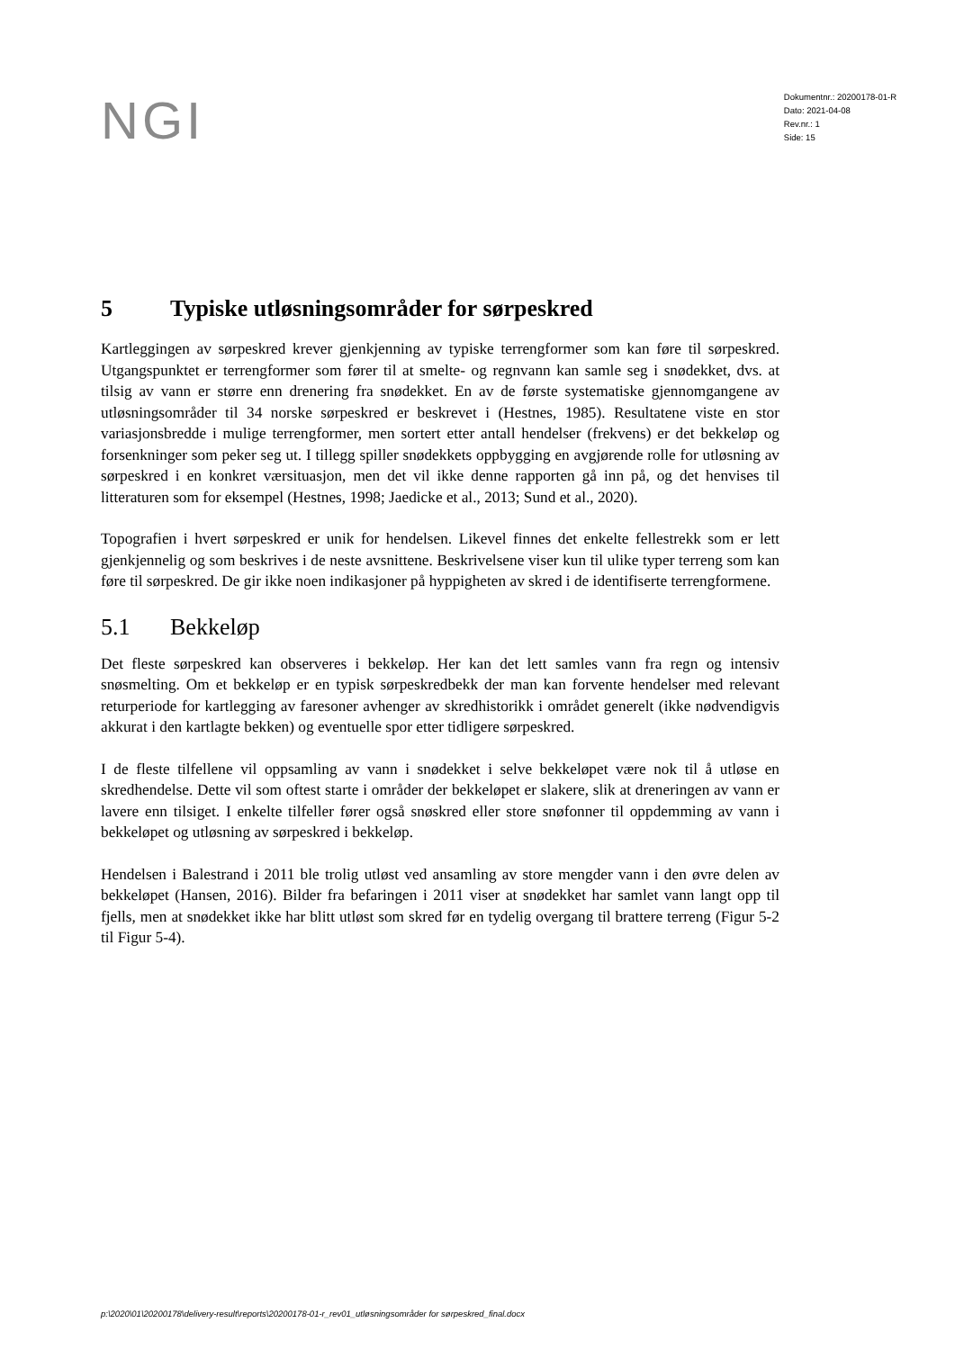NGI
Dokumentnr.: 20200178-01-R
Dato: 2021-04-08
Rev.nr.: 1
Side: 15
5 Typiske utløsningsområder for sørpeskred
Kartleggingen av sørpeskred krever gjenkjenning av typiske terrengformer som kan føre til sørpeskred. Utgangspunktet er terrengformer som fører til at smelte- og regnvann kan samle seg i snødekket, dvs. at tilsig av vann er større enn drenering fra snødekket. En av de første systematiske gjennomgangene av utløsningsområder til 34 norske sørpeskred er beskrevet i (Hestnes, 1985). Resultatene viste en stor variasjonsbredde i mulige terrengformer, men sortert etter antall hendelser (frekvens) er det bekkeløp og forsenkninger som peker seg ut. I tillegg spiller snødekkets oppbygging en avgjørende rolle for utløsning av sørpeskred i en konkret værsituasjon, men det vil ikke denne rapporten gå inn på, og det henvises til litteraturen som for eksempel (Hestnes, 1998; Jaedicke et al., 2013; Sund et al., 2020).
Topografien i hvert sørpeskred er unik for hendelsen. Likevel finnes det enkelte fellestrekk som er lett gjenkjennelig og som beskrives i de neste avsnittene. Beskrivelsene viser kun til ulike typer terreng som kan føre til sørpeskred. De gir ikke noen indikasjoner på hyppigheten av skred i de identifiserte terrengformene.
5.1 Bekkeløp
Det fleste sørpeskred kan observeres i bekkeløp. Her kan det lett samles vann fra regn og intensiv snøsmelting. Om et bekkeløp er en typisk sørpeskredbekk der man kan forvente hendelser med relevant returperiode for kartlegging av faresoner avhenger av skredhistorikk i området generelt (ikke nødvendigvis akkurat i den kartlagte bekken) og eventuelle spor etter tidligere sørpeskred.
I de fleste tilfellene vil oppsamling av vann i snødekket i selve bekkeløpet være nok til å utløse en skredhendelse. Dette vil som oftest starte i områder der bekkeløpet er slakere, slik at dreneringen av vann er lavere enn tilsiget. I enkelte tilfeller fører også snøskred eller store snøfonner til oppdemming av vann i bekkeløpet og utløsning av sørpeskred i bekkeløp.
Hendelsen i Balestrand i 2011 ble trolig utløst ved ansamling av store mengder vann i den øvre delen av bekkeløpet (Hansen, 2016). Bilder fra befaringen i 2011 viser at snødekket har samlet vann langt opp til fjells, men at snødekket ikke har blitt utløst som skred før en tydelig overgang til brattere terreng (Figur 5-2 til Figur 5-4).
p:\2020\01\20200178\delivery-result\reports\20200178-01-r_rev01_utløsningsområder for sørpeskred_final.docx